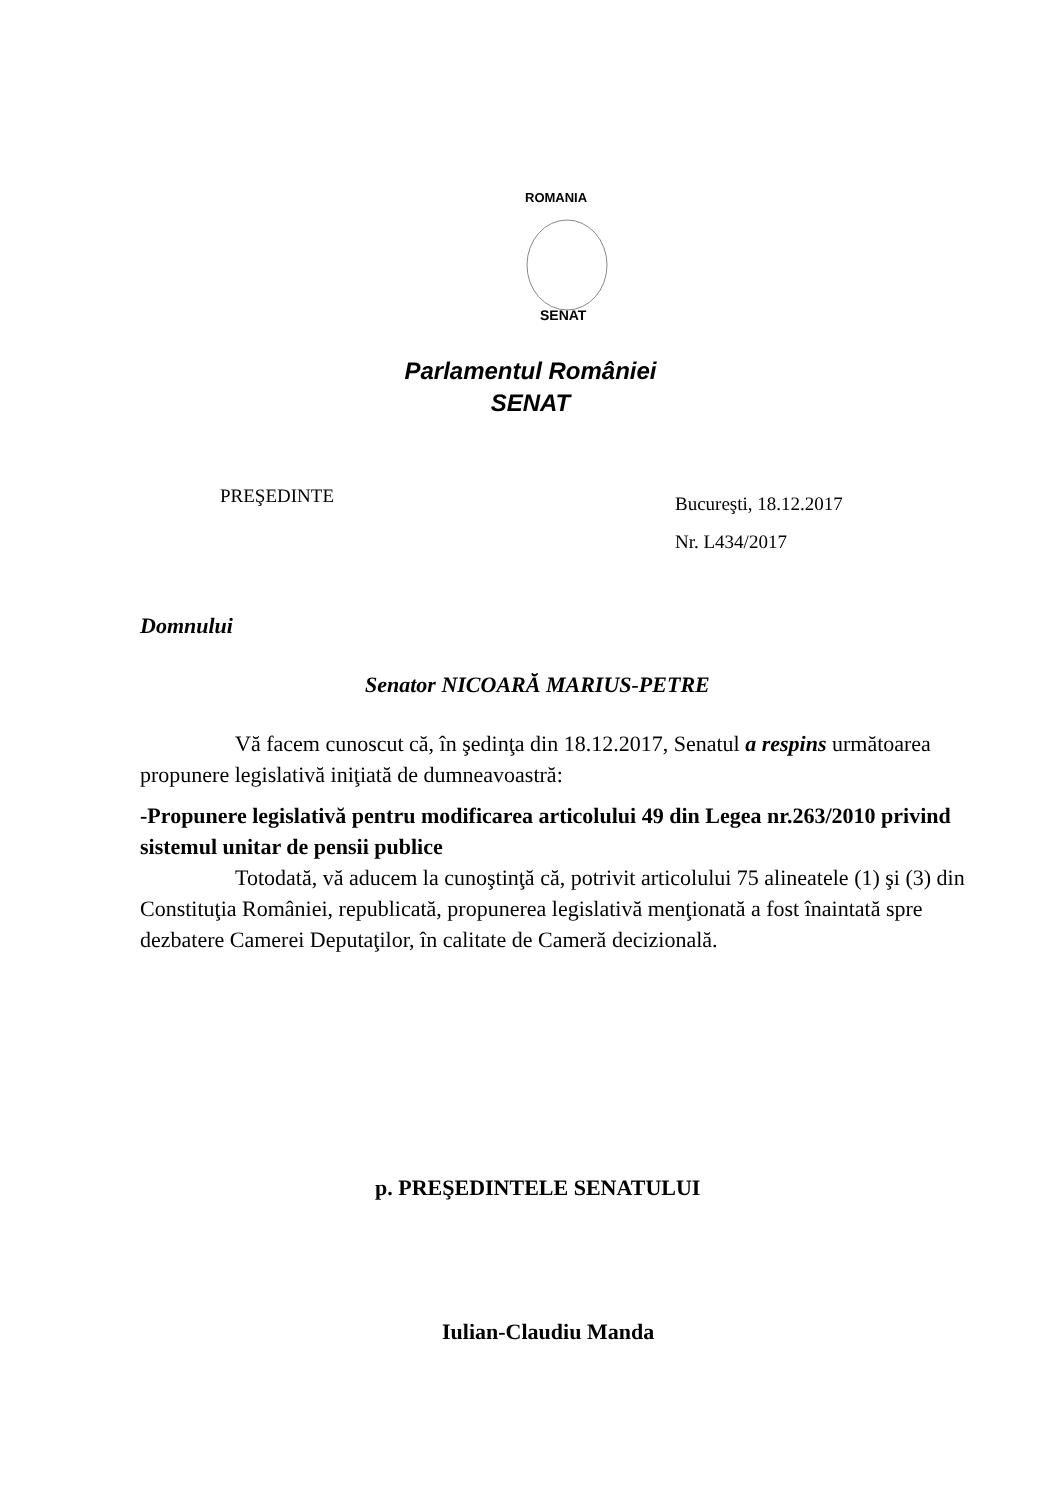ROMANIA
SENAT
Parlamentul României
SENAT
PREŞEDINTE
Bucureşti, 18.12.2017
Nr. L434/2017
Domnului
Senator NICOARĂ MARIUS-PETRE
Vă facem cunoscut că, în şedinţa din 18.12.2017, Senatul a respins următoarea propunere legislativă iniţiată de dumneavoastră:
-Propunere legislativă pentru modificarea articolului 49 din Legea nr.263/2010 privind sistemul unitar de pensii publice
Totodată, vă aducem la cunoştinţă că, potrivit articolului 75 alineatele (1) şi (3) din Constituţia României, republicată, propunerea legislativă menţionată a fost înaintată spre dezbatere Camerei Deputaţilor, în calitate de Cameră decizională.
p. PREŞEDINTELE SENATULUI
Iulian-Claudiu Manda